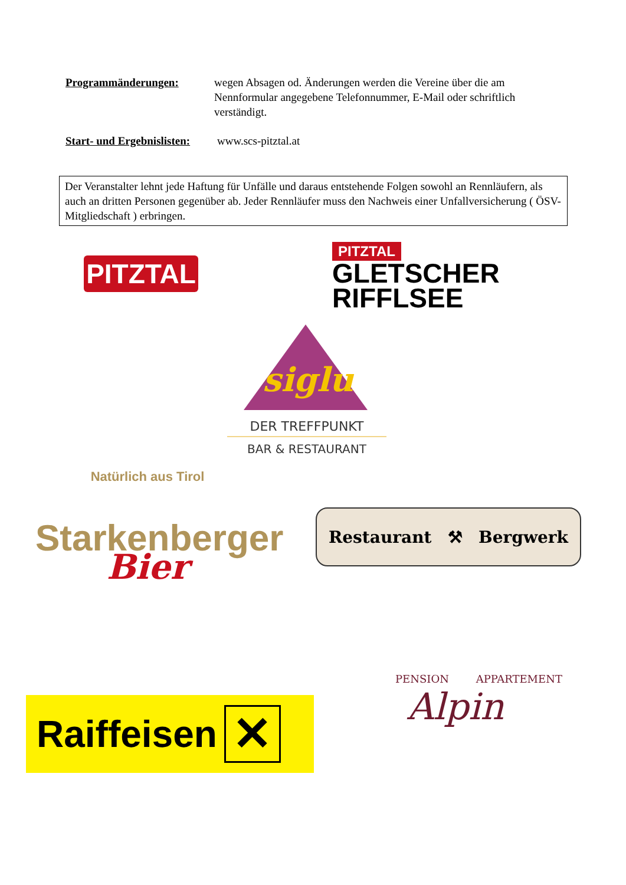Programmänderungen: wegen Absagen od. Änderungen werden die Vereine über die am Nennformular angegebene Telefonnummer, E-Mail oder schriftlich verständigt.
Start- und Ergebnislisten:
www.scs-pitztal.at
Der Veranstalter lehnt jede Haftung für Unfälle und daraus entstehende Folgen sowohl an Rennläufern, als auch an dritten Personen gegenüber ab. Jeder Rennläufer muss den Nachweis einer Unfallversicherung ( ÖSV- Mitgliedschaft ) erbringen.
PITZTAL
PITZTAL
GLETSCHER
RIFFLSEE
siglu
DER TREFFPUNKT
BAR & RESTAURANT
Natürlich aus Tirol
Starkenberger
Bier
Restaurant ⚒ Bergwerk
PENSION APPARTEMENT
Alpin
Raiffeisen ✕